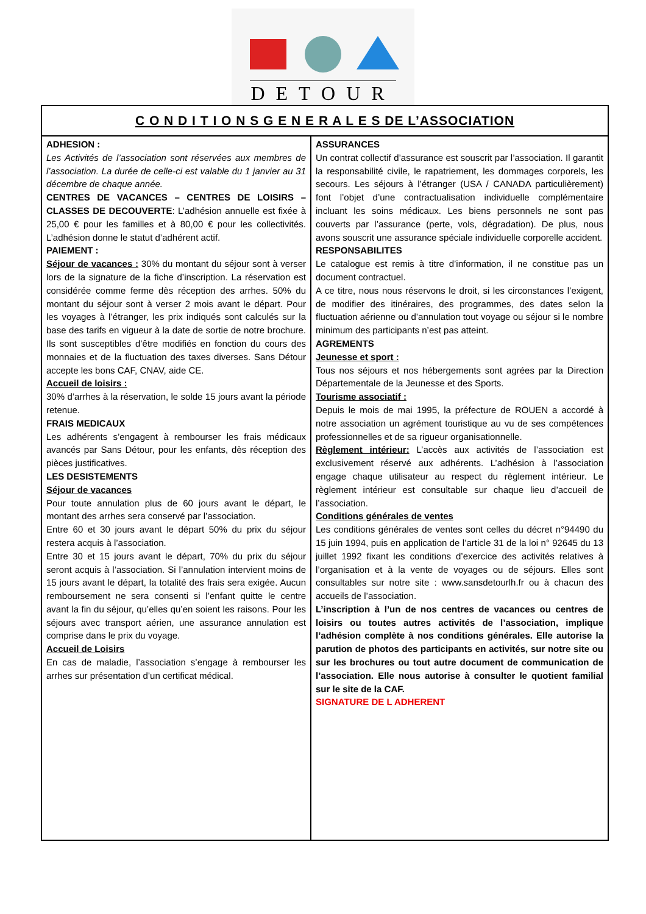DETOUR
| C O N D I T I O N S G E N E R A L E S DE L’ASSOCIATION | |
| ADHESION : Les Activités de l’association sont réservées aux membres de l’association. La durée de celle-ci est valable du 1 janvier au 31 décembre de chaque année. CENTRES DE VACANCES – CENTRES DE LOISIRS – CLASSES DE DECOUVERTE : L’adhésion annuelle est fixée à 25,00 € pour les familles et à 80,00 € pour les collectivités. L’adhésion donne le statut d’adhérent actif. PAIEMENT : Séjour de vacances : 30% du montant du séjour sont à verser lors de la signature de la fiche d’inscription. La réservation est considérée comme ferme dès réception des arrhes. 50% du montant du séjour sont à verser 2 mois avant le départ. Pour les voyages à l’étranger, les prix indiqués sont calculés sur la base des tarifs en vigueur à la date de sortie de notre brochure. Ils sont susceptibles d’être modifiés en fonction du cours des monnaies et de la fluctuation des taxes diverses. Sans Détour accepte les bons CAF, CNAV, aide CE. Accueil de loisirs : 30% d’arrhes à la réservation, le solde 15 jours avant la période retenue. FRAIS MEDICAUX Les adhérents s’engagent à rembourser les frais médicaux avancés par Sans Détour, pour les enfants, dès réception des pièces justificatives. LES DESISTEMENTS Séjour de vacances Pour toute annulation plus de 60 jours avant le départ, le montant des arrhes sera conservé par l’association. Entre 60 et 30 jours avant le départ 50% du prix du séjour restera acquis à l’association. Entre 30 et 15 jours avant le départ, 70% du prix du séjour seront acquis à l’association. Si l’annulation intervient moins de 15 jours avant le départ, la totalité des frais sera exigée. Aucun remboursement ne sera consenti si l’enfant quitte le centre avant la fin du séjour, qu’elles qu’en soient les raisons. Pour les séjours avec transport aérien, une assurance annulation est comprise dans le prix du voyage. Accueil de Loisirs En cas de maladie, l’association s’engage à rembourser les arrhes sur présentation d’un certificat médical. | ASSURANCES Un contrat collectif d’assurance est souscrit par l’association. Il garantit la responsabilité civile, le rapatriement, les dommages corporels, les secours. Les séjours à l’étranger (USA / CANADA particulièrement) font l’objet d’une contractualisation individuelle complémentaire incluant les soins médicaux. Les biens personnels ne sont pas couverts par l’assurance (perte, vols, dégradation). De plus, nous avons souscrit une assurance spéciale individuelle corporelle accident. RESPONSABILITES Le catalogue est remis à titre d’information, il ne constitue pas un document contractuel. A ce titre, nous nous réservons le droit, si les circonstances l’exigent, de modifier des itinéraires, des programmes, des dates selon la fluctuation aérienne ou d’annulation tout voyage ou séjour si le nombre minimum des participants n’est pas atteint. AGREMENTS Jeunesse et sport : Tous nos séjours et nos hébergements sont agrées par la Direction Départementale de la Jeunesse et des Sports. Tourisme associatif : Depuis le mois de mai 1995, la préfecture de ROUEN a accordé à notre association un agrément touristique au vu de ses compétences professionnelles et de sa rigueur organisationnelle. Règlement intérieur: L’accès aux activités de l’association est exclusivement réservé aux adhérents. L’adhésion à l’association engage chaque utilisateur au respect du règlement intérieur. Le règlement intérieur est consultable sur chaque lieu d’accueil de l’association. Conditions générales de ventes Les conditions générales de ventes sont celles du décret n°94490 du 15 juin 1994, puis en application de l’article 31 de la loi n° 92645 du 13 juillet 1992 fixant les conditions d’exercice des activités relatives à l’organisation et à la vente de voyages ou de séjours. Elles sont consultables sur notre site : www.sansdetourlh.fr ou à chacun des accueils de l’association. L’inscription à l’un de nos centres de vacances ou centres de loisirs ou toutes autres activités de l’association, implique l’adhésion complète à nos conditions générales. Elle autorise la parution de photos des participants en activités, sur notre site ou sur les brochures ou tout autre document de communication de l’association. Elle nous autorise à consulter le quotient familial sur le site de la CAF. SIGNATURE DE L ADHERENT |